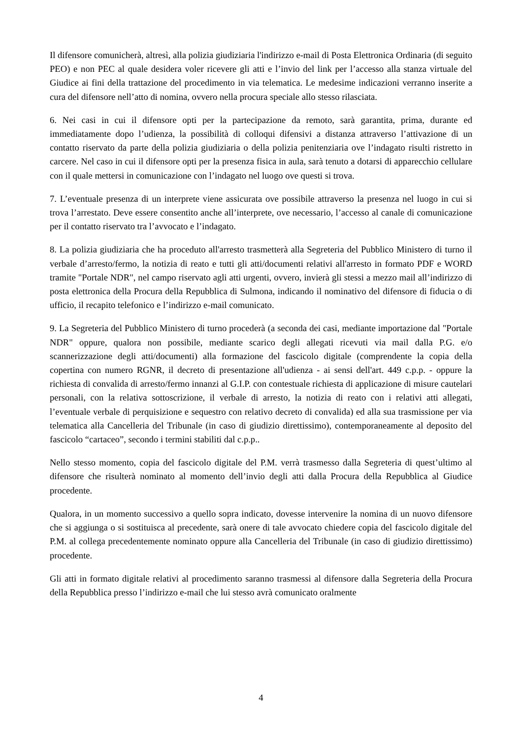Il difensore comunicherà, altresì, alla polizia giudiziaria l'indirizzo e-mail di Posta Elettronica Ordinaria (di seguito PEO) e non PEC al quale desidera voler ricevere gli atti e l’invio del link per l’accesso alla stanza virtuale del Giudice ai fini della trattazione del procedimento in via telematica. Le medesime indicazioni verranno inserite a cura del difensore nell’atto di nomina, ovvero nella procura speciale allo stesso rilasciata.
6. Nei casi in cui il difensore opti per la partecipazione da remoto, sarà garantita, prima, durante ed immediatamente dopo l’udienza, la possibilità di colloqui difensivi a distanza attraverso l’attivazione di un contatto riservato da parte della polizia giudiziaria o della polizia penitenziaria ove l’indagato risulti ristretto in carcere. Nel caso in cui il difensore opti per la presenza fisica in aula, sarà tenuto a dotarsi di apparecchio cellulare con il quale mettersi in comunicazione con l’indagato nel luogo ove questi si trova.
7. L’eventuale presenza di un interprete viene assicurata ove possibile attraverso la presenza nel luogo in cui si trova l’arrestato. Deve essere consentito anche all’interprete, ove necessario, l’accesso al canale di comunicazione per il contatto riservato tra l’avvocato e l’indagato.
8. La polizia giudiziaria che ha proceduto all'arresto trasmetterà alla Segreteria del Pubblico Ministero di turno il verbale d’arresto/fermo, la notizia di reato e tutti gli atti/documenti relativi all'arresto in formato PDF e WORD tramite "Portale NDR", nel campo riservato agli atti urgenti, ovvero, invierà gli stessi a mezzo mail all’indirizzo di posta elettronica della Procura della Repubblica di Sulmona, indicando il nominativo del difensore di fiducia o di ufficio, il recapito telefonico e l’indirizzo e-mail comunicato.
9. La Segreteria del Pubblico Ministero di turno procederà (a seconda dei casi, mediante importazione dal "Portale NDR" oppure, qualora non possibile, mediante scarico degli allegati ricevuti via mail dalla P.G. e/o scannerizzazione degli atti/documenti) alla formazione del fascicolo digitale (comprendente la copia della copertina con numero RGNR, il decreto di presentazione all'udienza - ai sensi dell'art. 449 c.p.p. - oppure la richiesta di convalida di arresto/fermo innanzi al G.I.P. con contestuale richiesta di applicazione di misure cautelari personali, con la relativa sottoscrizione, il verbale di arresto, la notizia di reato con i relativi atti allegati, l’eventuale verbale di perquisizione e sequestro con relativo decreto di convalida) ed alla sua trasmissione per via telematica alla Cancelleria del Tribunale (in caso di giudizio direttissimo), contemporaneamente al deposito del fascicolo “cartaceo”, secondo i termini stabiliti dal c.p.p..
Nello stesso momento, copia del fascicolo digitale del P.M. verrà trasmesso dalla Segreteria di quest’ultimo al difensore che risulterà nominato al momento dell’invio degli atti dalla Procura della Repubblica al Giudice procedente.
Qualora, in un momento successivo a quello sopra indicato, dovesse intervenire la nomina di un nuovo difensore che si aggiunga o si sostituisca al precedente, sarà onere di tale avvocato chiedere copia del fascicolo digitale del P.M. al collega precedentemente nominato oppure alla Cancelleria del Tribunale (in caso di giudizio direttissimo) procedente.
Gli atti in formato digitale relativi al procedimento saranno trasmessi al difensore dalla Segreteria della Procura della Repubblica presso l’indirizzo e-mail che lui stesso avrà comunicato oralmente
4